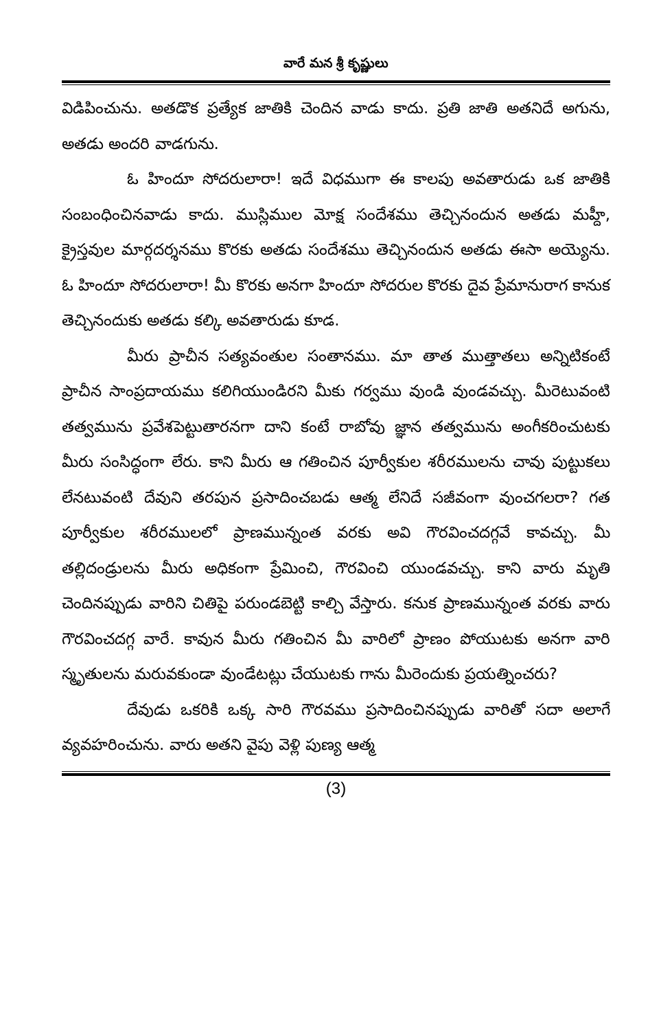వారే మన శ్రీ కృష్ణులు
విడిపించును. అతడొక ప్రత్యేక జాతికి చెందిన వాడు కాదు. ప్రతి జాతి అతనిదే అగును, అతడు అందరి వాడగును.
ఓ హిందూ సోదరులారా! ఇదే విధముగా ఈ కాలపు అవతారుడు ఒక జాతికి సంబంధించినవాడు కాదు. ముస్లిముల మోక్ష సందేశము తెచ్చినందున అతడు మహ్దీ, క్రైస్తవుల మార్గదర్శనము కొరకు అతడు సందేశము తెచ్చినందున అతడు ఈసా అయ్యెను. ఓ హిందూ సోదరులారా! మీ కొరకు అనగా హిందూ సోదరుల కొరకు దైవ ప్రేమానురాగ కానుక తెచ్చినందుకు అతడు కల్కి అవతారుడు కూడ.
మీరు ప్రాచీన సత్యవంతుల సంతానము. మా తాత ముత్తాతలు అన్నిటికంటే ప్రాచీన సాంప్రదాయము కలిగియుండిరని మీకు గర్వము వుండి వుండవచ్చు. మీరెటువంటి తత్వమును ప్రవేశపెట్టుతారనగా దాని కంటే రాబోవు జ్ఞాన తత్వమును అంగీకరించుటకు మీరు సంసిద్ధంగా లేరు. కాని మీరు ఆ గతించిన పూర్వీకుల శరీరములను చావు పుట్టుకలు లేనటువంటి దేవుని తరపున ప్రసాదించబడు ఆత్మ లేనిదే సజీవంగా వుంచగలరా? గత పూర్వీకుల శరీరములలో ప్రాణమున్నంత వరకు అవి గౌరవించదగ్గవే కావచ్చు. మీ తల్లిదండ్రులను మీరు అధికంగా ప్రేమించి, గౌరవించి యుండవచ్చు. కాని వారు మృతి చెందినప్పుడు వారిని చితిపై పరుండబెట్టి కాల్చి వేస్తారు. కనుక ప్రాణమున్నంత వరకు వారు గౌరవించదగ్గ వారే. కావున మీరు గతించిన మీ వారిలో ప్రాణం పోయుటకు అనగా వారి స్మృతులను మరువకుండా వుండేటట్లు చేయుటకు గాను మీరెందుకు ప్రయత్నించరు?
దేవుడు ఒకరికి ఒక్క సారి గౌరవము ప్రసాదించినప్పుడు వారితో సదా అలాగే వ్యవహరించును. వారు అతని వైపు వెళ్లి పుణ్య ఆత్మ
(3)